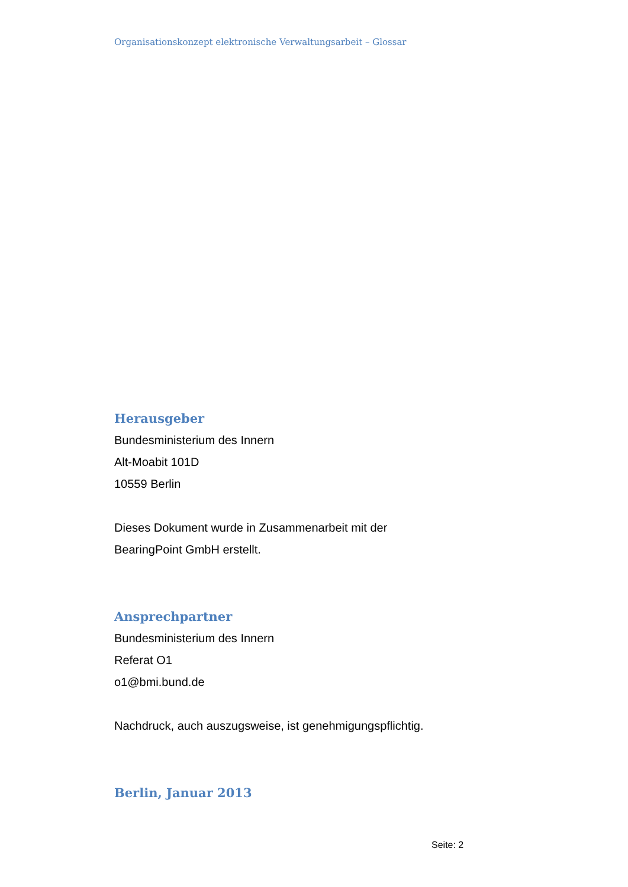Organisationskonzept elektronische Verwaltungsarbeit – Glossar
Herausgeber
Bundesministerium des Innern
Alt-Moabit 101D
10559 Berlin
Dieses Dokument wurde in Zusammenarbeit mit der
BearingPoint GmbH erstellt.
Ansprechpartner
Bundesministerium des Innern
Referat O1
o1@bmi.bund.de
Nachdruck, auch auszugsweise, ist genehmigungspflichtig.
Berlin, Januar 2013
Seite: 2